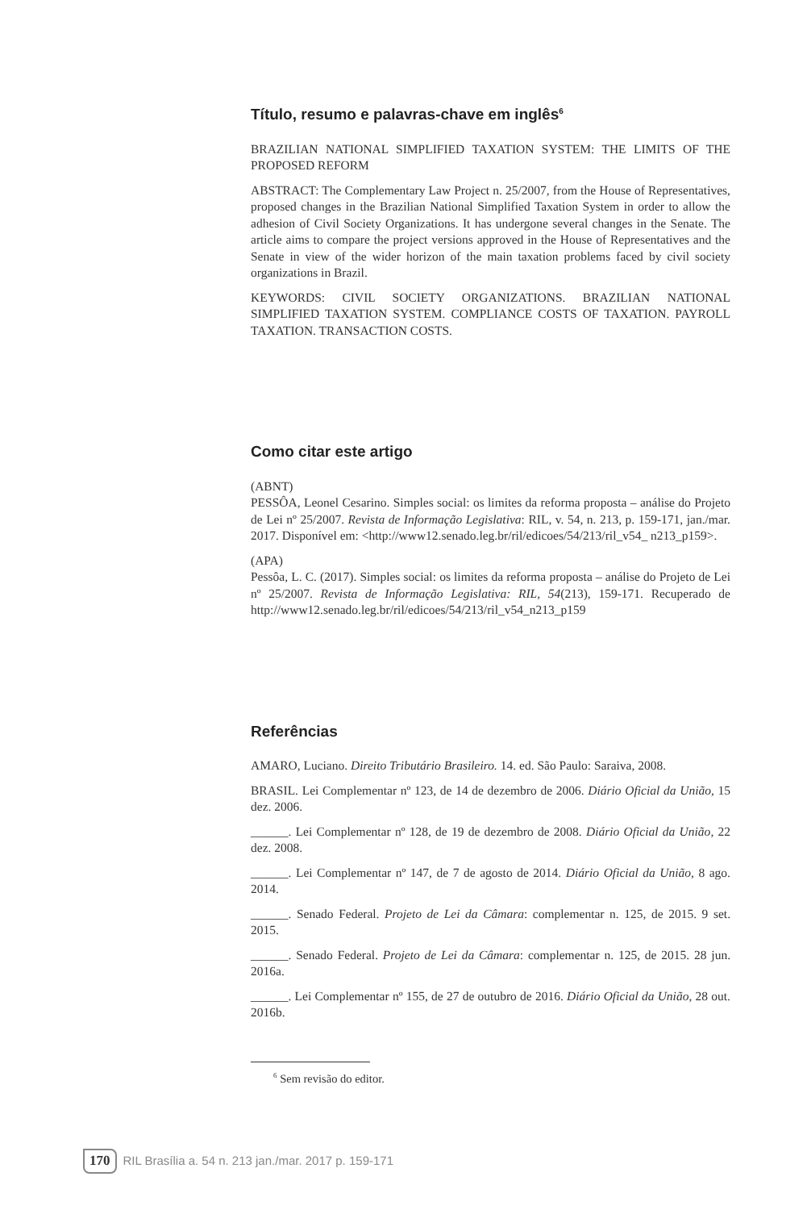Título, resumo e palavras-chave em inglês<sup>6</sup>
BRAZILIAN NATIONAL SIMPLIFIED TAXATION SYSTEM: THE LIMITS OF THE PROPOSED REFORM
ABSTRACT: The Complementary Law Project n. 25/2007, from the House of Representatives, proposed changes in the Brazilian National Simplified Taxation System in order to allow the adhesion of Civil Society Organizations. It has undergone several changes in the Senate. The article aims to compare the project versions approved in the House of Representatives and the Senate in view of the wider horizon of the main taxation problems faced by civil society organizations in Brazil.
KEYWORDS: CIVIL SOCIETY ORGANIZATIONS. BRAZILIAN NATIONAL SIMPLIFIED TAXATION SYSTEM. COMPLIANCE COSTS OF TAXATION. PAYROLL TAXATION. TRANSACTION COSTS.
Como citar este artigo
(ABNT)
PESSÔA, Leonel Cesarino. Simples social: os limites da reforma proposta – análise do Projeto de Lei nº 25/2007. Revista de Informação Legislativa: RIL, v. 54, n. 213, p. 159-171, jan./mar. 2017. Disponível em: <http://www12.senado.leg.br/ril/edicoes/54/213/ril_v54_ n213_p159>.
(APA)
Pessôa, L. C. (2017). Simples social: os limites da reforma proposta – análise do Projeto de Lei nº 25/2007. Revista de Informação Legislativa: RIL, 54(213), 159-171. Recuperado de http://www12.senado.leg.br/ril/edicoes/54/213/ril_v54_n213_p159
Referências
AMARO, Luciano. Direito Tributário Brasileiro. 14. ed. São Paulo: Saraiva, 2008.
BRASIL. Lei Complementar nº 123, de 14 de dezembro de 2006. Diário Oficial da União, 15 dez. 2006.
______. Lei Complementar nº 128, de 19 de dezembro de 2008. Diário Oficial da União, 22 dez. 2008.
______. Lei Complementar nº 147, de 7 de agosto de 2014. Diário Oficial da União, 8 ago. 2014.
______. Senado Federal. Projeto de Lei da Câmara: complementar n. 125, de 2015. 9 set. 2015.
______. Senado Federal. Projeto de Lei da Câmara: complementar n. 125, de 2015. 28 jun. 2016a.
______. Lei Complementar nº 155, de 27 de outubro de 2016. Diário Oficial da União, 28 out. 2016b.
<sup>6</sup> Sem revisão do editor.
170 RIL Brasília a. 54 n. 213 jan./mar. 2017 p. 159-171